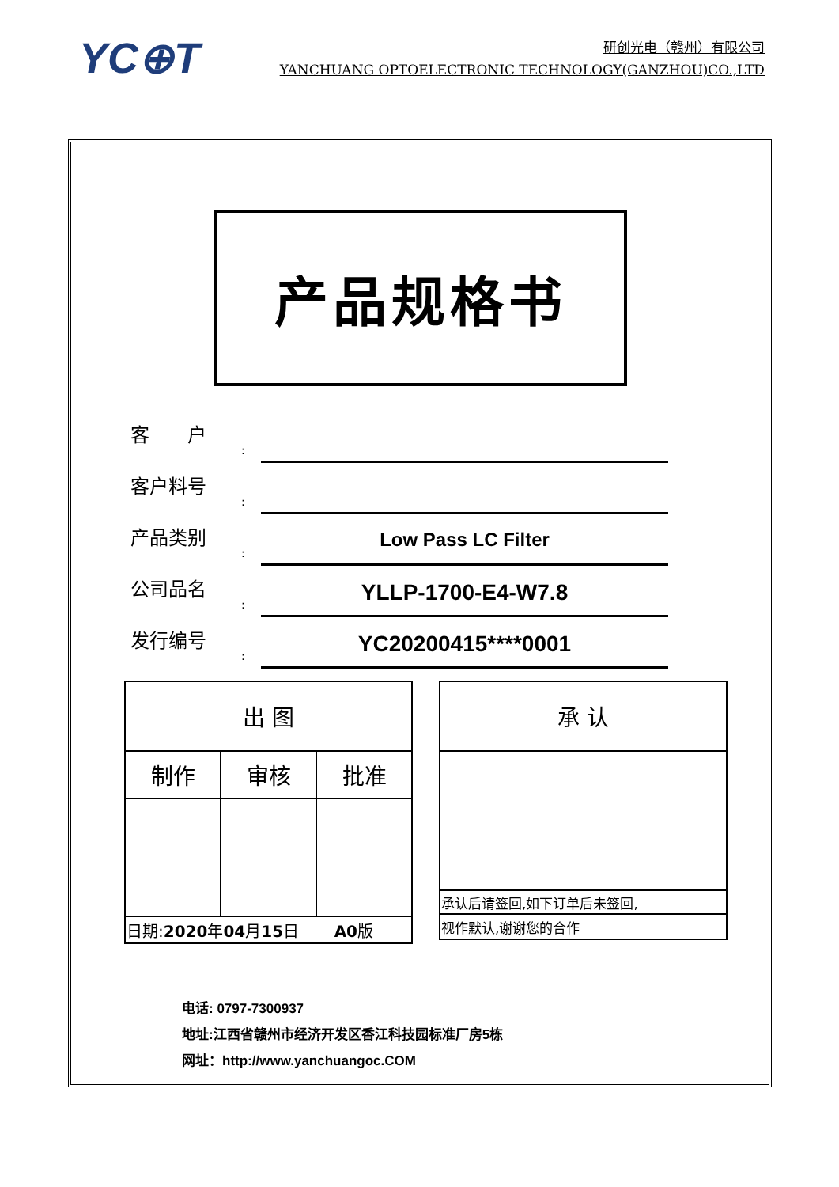YC⊕T
研创光电（赣州）有限公司
YANCHUANG OPTOELECTRONIC TECHNOLOGY(GANZHOU)CO.,LTD
产品规格书
客　　户
:
客户料号
:
产品类别
:
Low Pass LC Filter
公司品名
:
YLLP-1700-E4-W7.8
发行编号
:
YC20200415****0001
| 出 图 | | |
| 制作 | 审核 | 批准 |
| 日期: 2020 年 04 月 15 日 A0 版 | | |
| 承 认 |
| 承认后请签回,如下订单后未签回, |
| 视作默认,谢谢您的合作 |
电话: 0797-7300937
地址:江西省赣州市经济开发区香江科技园标准厂房5栋
网址：http://www.yanchuangoc.COM